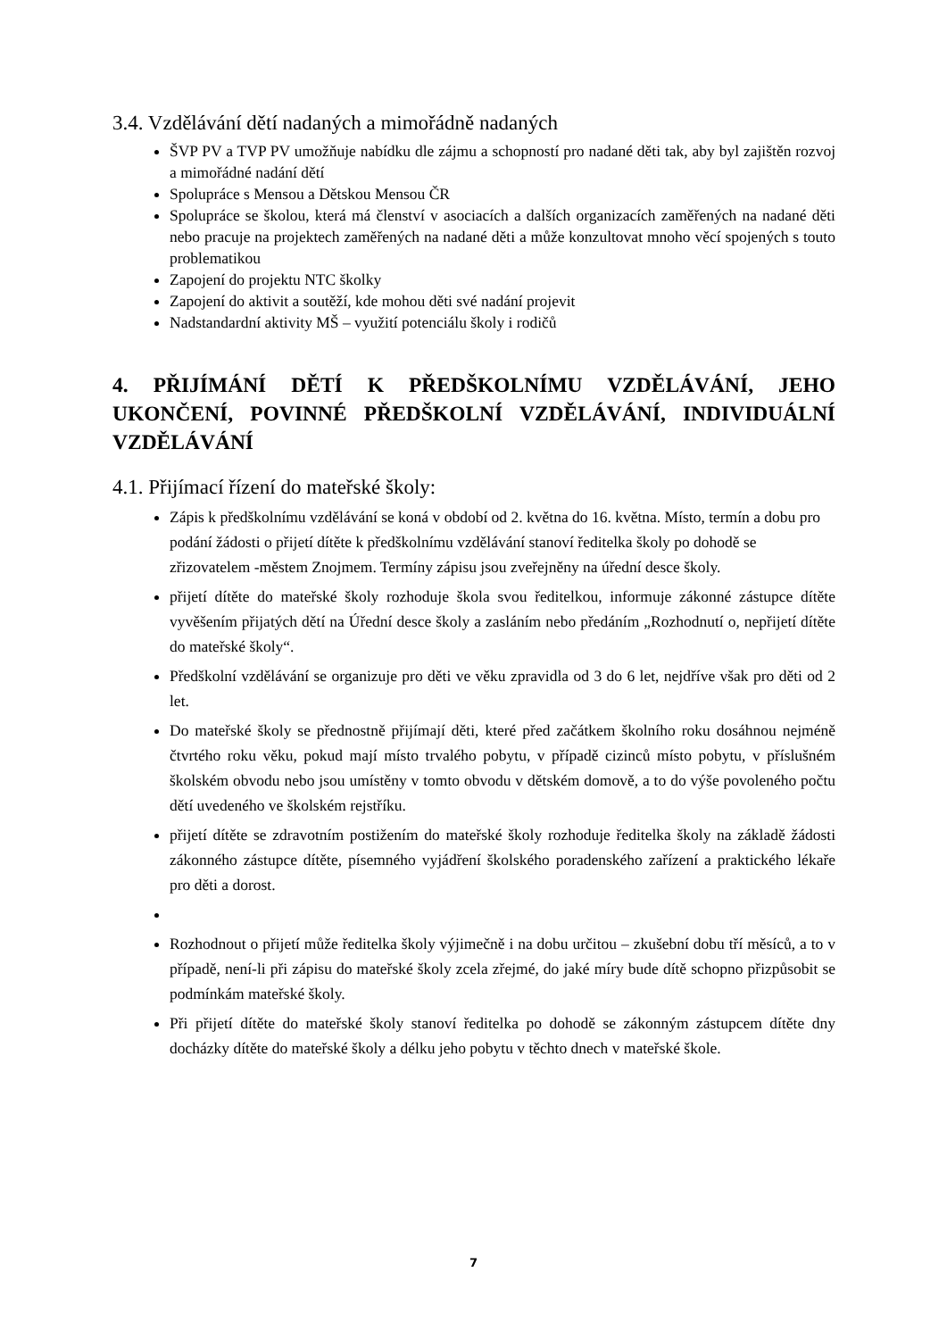3.4. Vzdělávání dětí nadaných a mimořádně nadaných
ŠVP PV a TVP PV umožňuje nabídku dle zájmu a schopností pro nadané děti tak, aby byl zajištěn rozvoj a mimořádné nadání dětí
Spolupráce s Mensou a Dětskou Mensou ČR
Spolupráce se školou, která má členství v asociacích a dalších organizacích zaměřených na nadané děti nebo pracuje na projektech zaměřených na nadané děti a může konzultovat mnoho věcí spojených s touto problematikou
Zapojení do projektu NTC školky
Zapojení do aktivit a soutěží, kde mohou děti své nadání projevit
Nadstandardní aktivity MŠ – využití potenciálu školy i rodičů
4. PŘIJÍMÁNÍ DĚTÍ K PŘEDŠKOLNÍMU VZDĚLÁVÁNÍ, JEHO UKONČENÍ, POVINNÉ PŘEDŠKOLNÍ VZDĚLÁVÁNÍ, INDIVIDUÁLNÍ VZDĚLÁVÁNÍ
4.1. Přijímací řízení do mateřské školy:
Zápis k předškolnímu vzdělávání se koná v období od 2. května do 16. května. Místo, termín a dobu pro podání žádosti o přijetí dítěte k předškolnímu vzdělávání stanoví ředitelka školy po dohodě se zřizovatelem -městem Znojmem. Termíny zápisu jsou zveřejněny na úřední desce školy.
přijetí dítěte do mateřské školy rozhoduje škola svou ředitelkou, informuje zákonné zástupce dítěte vyvěšením přijatých dětí na Úřední desce školy a zasláním nebo předáním „Rozhodnutí o, nepřijetí dítěte do mateřské školy“.
Předškolní vzdělávání se organizuje pro děti ve věku zpravidla od 3 do 6 let, nejdříve však pro děti od 2 let.
Do mateřské školy se přednostně přijímají děti, které před začátkem školního roku dosáhnou nejméně čtvrtého roku věku, pokud mají místo trvalého pobytu, v případě cizinců místo pobytu, v příslušném školském obvodu nebo jsou umístěny v tomto obvodu v dětském domově, a to do výše povoleného počtu dětí uvedeného ve školském rejstříku.
přijetí dítěte se zdravotním postižením do mateřské školy rozhoduje ředitelka školy na základě žádosti zákonného zástupce dítěte, písemného vyjádření školského poradenského zařízení a praktického lékaře pro děti a dorost.
Rozhodnout o přijetí může ředitelka školy výjimečně i na dobu určitou – zkušební dobu tří měsíců, a to v případě, není-li při zápisu do mateřské školy zcela zřejmé, do jaké míry bude dítě schopno přizpůsobit se podmínkám mateřské školy.
Při přijetí dítěte do mateřské školy stanoví ředitelka po dohodě se zákonným zástupcem dítěte dny docházky dítěte do mateřské školy a délku jeho pobytu v těchto dnech v mateřské škole.
7